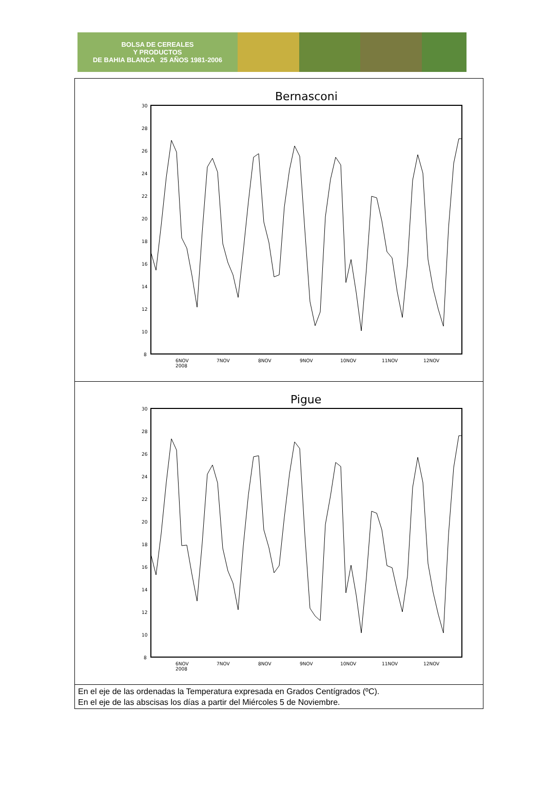BOLSA DE CEREALES
Y PRODUCTOS
DE BAHIA BLANCA 25 AÑOS 1981-2006
| Bernasconi 30 28 26 24 22 20 18 16 14 12 10 8 6NOV 2008 7NOV 8NOV 9NOV 10NOV 11NOV 12NOV |
| Pigue 30 28 26 24 22 20 18 16 14 12 10 8 6NOV 2008 7NOV 8NOV 9NOV 10NOV 11NOV 12NOV |
| En el eje de las ordenadas la Temperatura expresada en Grados Centígrados (ºC). En el eje de las abscisas los días a partir del Miércoles 5 de Noviembre. |